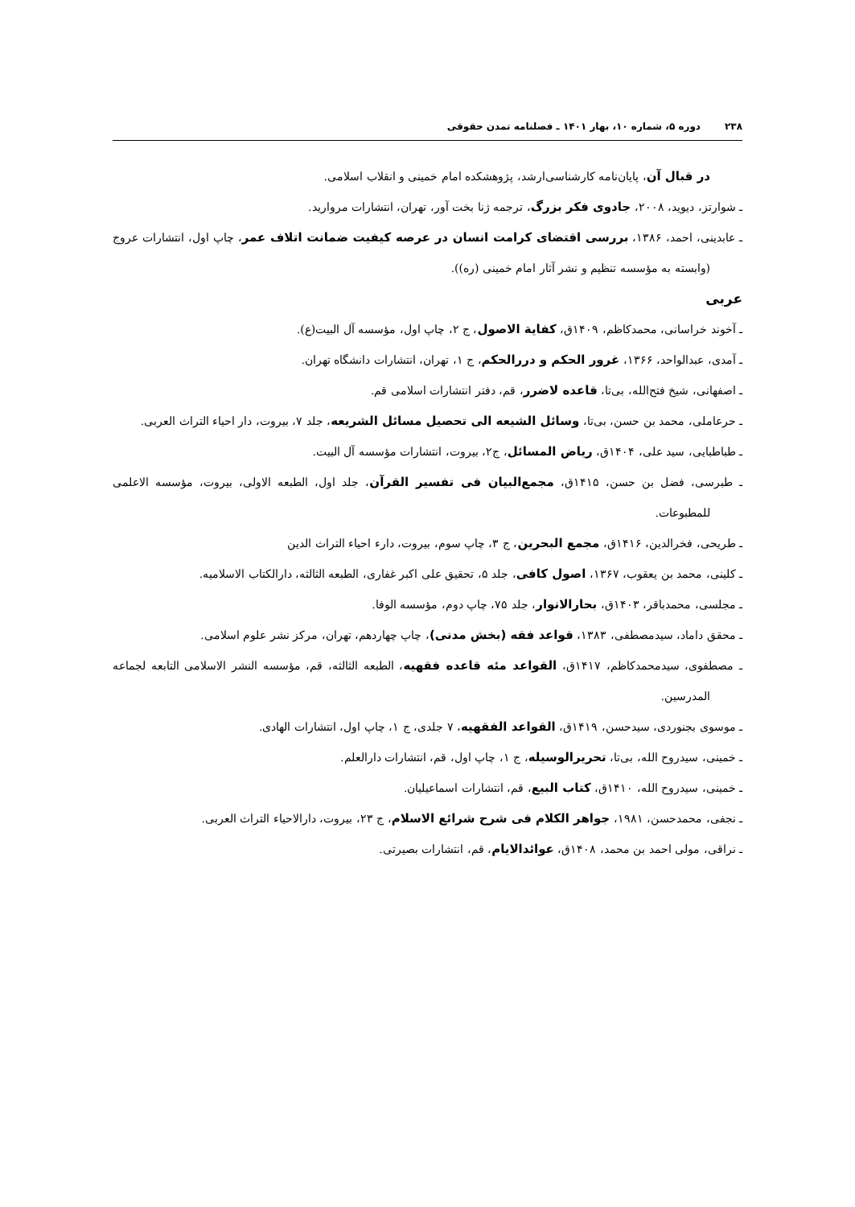۲۳۸دوره ۵، شماره ۱۰، بهار ۱۴۰۱ ـ فصلنامه تمدن حقوقی
در قبال آن، پایان‌نامه کارشناسی‌ارشد، پژوهشکده امام خمینی و انقلاب اسلامی.
ـ شوارتز، دیوید، ۲۰۰۸، جادوی فکر بزرگ، ترجمه ژنا بخت آور، تهران، انتشارات مروارید.
ـ عابدینی، احمد، ۱۳۸۶، بررسی اقتضای کرامت انسان در عرصه کیفیت ضمانت اتلاف عمر، چاپ اول، انتشارات عروج (وابسته به مؤسسه تنظیم و نشر آثار امام خمینی (ره)).
عربی
ـ آخوند خراسانی، محمدکاظم، ۱۴۰۹ق، کفایة الاصول، ج ۲، چاپ اول، مؤسسه آل البیت(ع).
ـ آمدی، عبدالواحد، ۱۳۶۶، غرور الحکم و دررالحکم، ج ۱، تهران، انتشارات دانشگاه تهران.
ـ اصفهانی، شیخ فتح‌الله، بی‌تا، قاعده لاضرر، قم، دفتر انتشارات اسلامی قم.
ـ حرعاملی، محمد بن حسن، بی‌تا، وسائل الشیعه الی تحصیل مسائل الشریعه، جلد ۷، بیروت، دار احیاء التراث العربی.
ـ طباطبایی، سید علی، ۱۴۰۴ق، ریاض المسائل، ج۲، بیروت، انتشارات مؤسسه آل البیت.
ـ طبرسی، فضل بن حسن، ۱۴۱۵ق، مجمع‌البیان فی تفسیر القرآن، جلد اول، الطبعه الاولی، بیروت، مؤسسه الاعلمی للمطبوعات.
ـ طریحی، فخرالدین، ۱۴۱۶ق، مجمع البحرین، ج ۳، چاپ سوم، بیروت، دارء احیاء التراث الدین
ـ کلینی، محمد بن یعقوب، ۱۳۶۷، اصول کافی، جلد ۵، تحقیق علی اکبر غفاری، الطبعه الثالثه، دارالکتاب الاسلامیه.
ـ مجلسی، محمدباقر، ۱۴۰۳ق، بحارالانوار، جلد ۷۵، چاپ دوم، مؤسسه الوفا.
ـ محقق داماد، سیدمصطفی، ۱۳۸۳، قواعد فقه (بخش مدنی)، چاپ چهاردهم، تهران، مرکز نشر علوم اسلامی.
ـ مصطفوی، سیدمحمدکاظم، ۱۴۱۷ق، القواعد مئه قاعده فقهیه، الطبعه الثالثه، قم، مؤسسه النشر الاسلامی التابعه لجماعه المدرسین.
ـ موسوی بجنوردی، سیدحسن، ۱۴۱۹ق، القواعد الفقهیه، ۷ جلدی، ج ۱، چاپ اول، انتشارات الهادی.
ـ خمینی، سیدروح الله، بی‌تا، تحریرالوسیله، ج ۱، چاپ اول، قم، انتشارات دارالعلم.
ـ خمینی، سیدروح الله، ۱۴۱۰ق، کتاب البیع، قم، انتشارات اسماعیلیان.
ـ نجفی، محمدحسن، ۱۹۸۱، جواهر الکلام فی شرح شرائع الاسلام، ج ۲۳، بیروت، دارالاحیاء التراث العربی.
ـ نراقی، مولی احمد بن محمد، ۱۴۰۸ق، عوائدالایام، قم، انتشارات بصیرتی.